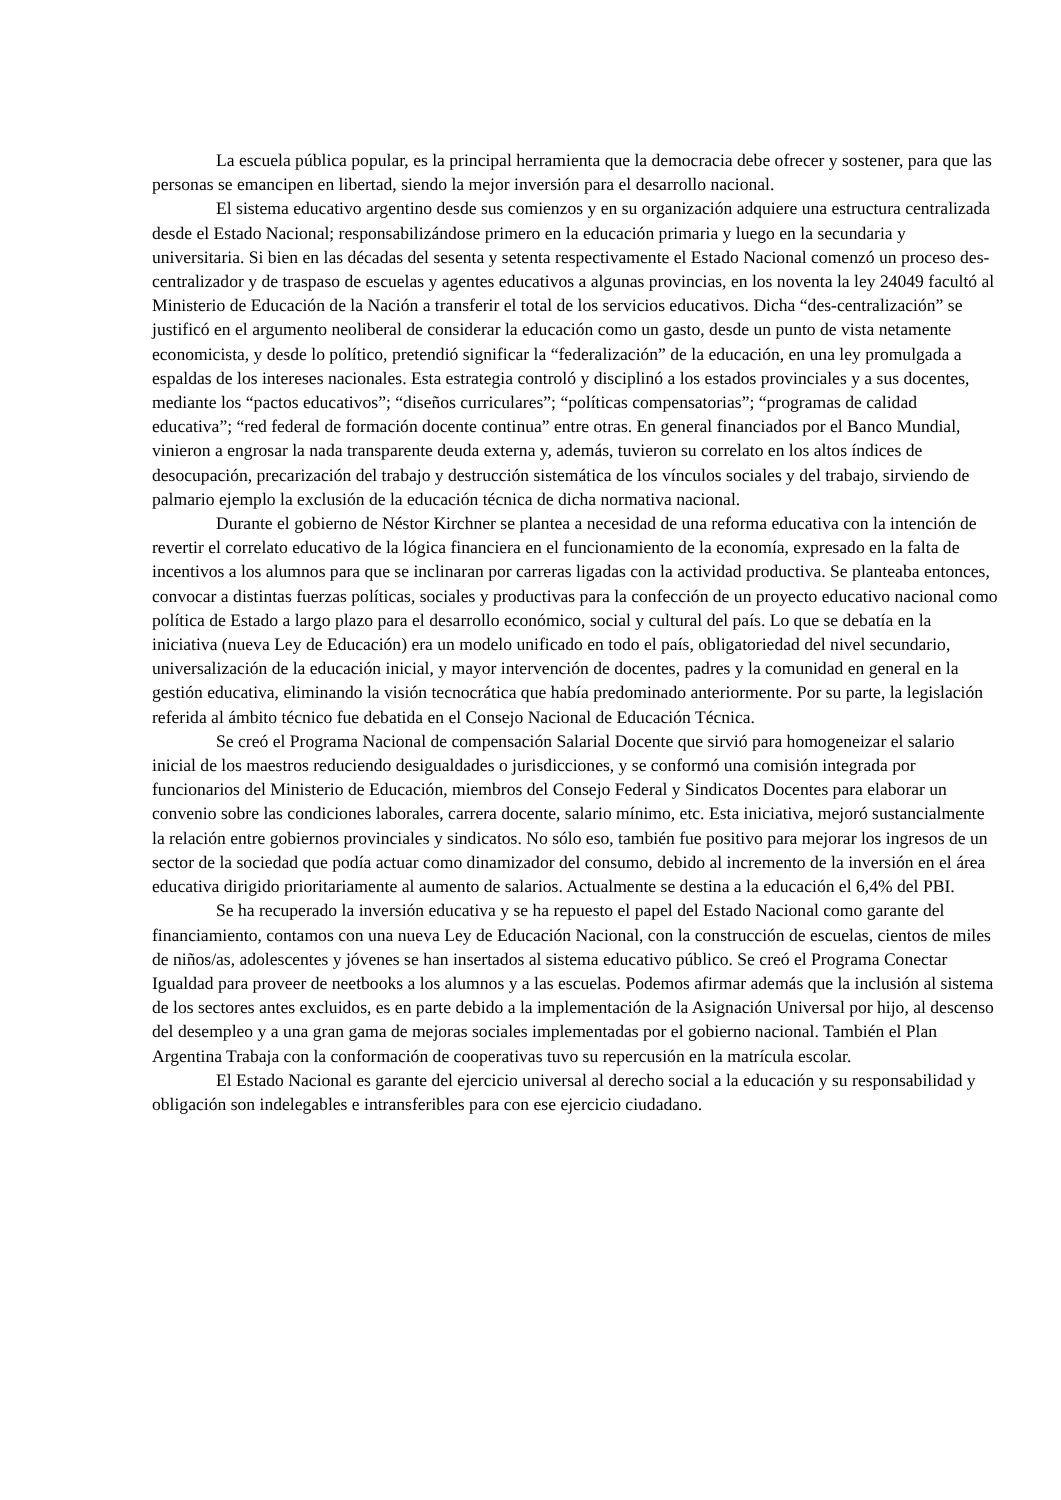La escuela pública popular, es la principal herramienta que la democracia debe ofrecer y sostener, para que las personas se emancipen en libertad, siendo la mejor inversión para el desarrollo nacional.
El sistema educativo argentino desde sus comienzos y en su organización adquiere una estructura centralizada desde el Estado Nacional; responsabilizándose primero en la educación primaria y luego en la secundaria y universitaria. Si bien en las décadas del sesenta y setenta respectivamente el Estado Nacional comenzó un proceso des-centralizador y de traspaso de escuelas y agentes educativos a algunas provincias, en los noventa la ley 24049 facultó al Ministerio de Educación de la Nación a transferir el total de los servicios educativos. Dicha “des-centralización” se justificó en el argumento neoliberal de considerar la educación como un gasto, desde un punto de vista netamente economicista, y desde lo político, pretendió significar la “federalización” de la educación, en una ley promulgada a espaldas de los intereses nacionales. Esta estrategia controló y disciplinó a los estados provinciales y a sus docentes, mediante los “pactos educativos”; “diseños curriculares”; “políticas compensatorias”; “programas de calidad educativa”; “red federal de formación docente continua” entre otras. En general financiados por el Banco Mundial, vinieron a engrosar la nada transparente deuda externa y, además, tuvieron su correlato en los altos índices de desocupación, precarización del trabajo y destrucción sistemática de los vínculos sociales y del trabajo, sirviendo de palmario ejemplo la exclusión de la educación técnica de dicha normativa nacional.
Durante el gobierno de Néstor Kirchner se plantea a necesidad de una reforma educativa con la intención de revertir el correlato educativo de la lógica financiera en el funcionamiento de la economía, expresado en la falta de incentivos a los alumnos para que se inclinaran por carreras ligadas con la actividad productiva. Se planteaba entonces, convocar a distintas fuerzas políticas, sociales y productivas para la confección de un proyecto educativo nacional como política de Estado a largo plazo para el desarrollo económico, social y cultural del país. Lo que se debatía en la iniciativa (nueva Ley de Educación) era un modelo unificado en todo el país, obligatoriedad del nivel secundario, universalización de la educación inicial, y mayor intervención de docentes, padres y la comunidad en general en la gestión educativa, eliminando la visión tecnocrática que había predominado anteriormente. Por su parte, la legislación referida al ámbito técnico fue debatida en el Consejo Nacional de Educación Técnica.
Se creó el Programa Nacional de compensación Salarial Docente que sirvió para homogeneizar el salario inicial de los maestros reduciendo desigualdades o jurisdicciones, y se conformó una comisión integrada por funcionarios del Ministerio de Educación, miembros del Consejo Federal y Sindicatos Docentes para elaborar un convenio sobre las condiciones laborales, carrera docente, salario mínimo, etc. Esta iniciativa, mejoró sustancialmente la relación entre gobiernos provinciales y sindicatos. No sólo eso, también fue positivo para mejorar los ingresos de un sector de la sociedad que podía actuar como dinamizador del consumo, debido al incremento de la inversión en el área educativa dirigido prioritariamente al aumento de salarios. Actualmente se destina a la educación el 6,4% del PBI.
Se ha recuperado la inversión educativa y se ha repuesto el papel del Estado Nacional como garante del financiamiento, contamos con una nueva Ley de Educación Nacional, con la construcción de escuelas, cientos de miles de niños/as, adolescentes y jóvenes se han insertados al sistema educativo público. Se creó el Programa Conectar Igualdad para proveer de neetbooks a los alumnos y a las escuelas. Podemos afirmar además que la inclusión al sistema de los sectores antes excluidos, es en parte debido a la implementación de la Asignación Universal por hijo, al descenso del desempleo y a una gran gama de mejoras sociales implementadas por el gobierno nacional. También el Plan Argentina Trabaja con la conformación de cooperativas tuvo su repercusión en la matrícula escolar.
El Estado Nacional es garante del ejercicio universal al derecho social a la educación y su responsabilidad y obligación son indelegables e intransferibles para con ese ejercicio ciudadano.